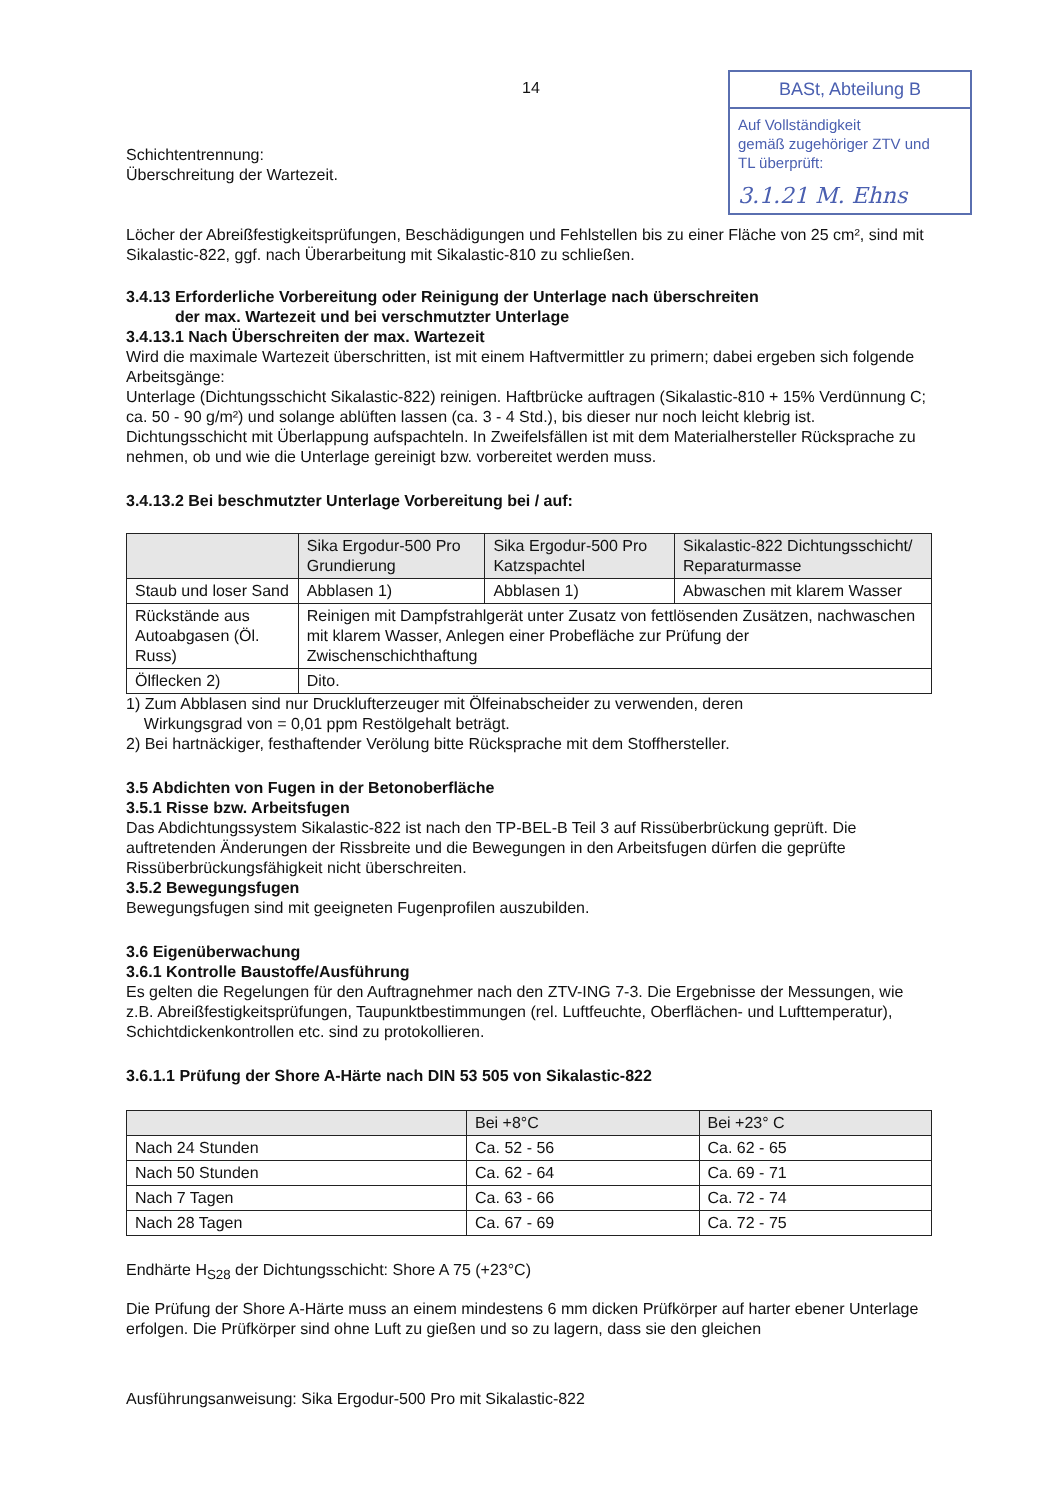14
BASt, Abteilung B
Auf Vollständigkeit
gemäß zugehöriger ZTV und
TL überprüft:
3.1.21 M. Ehns
Schichtentrennung:
Überschreitung der Wartezeit.
Löcher der Abreißfestigkeitsprüfungen, Beschädigungen und Fehlstellen bis zu einer Fläche von 25 cm², sind mit Sikalastic-822, ggf. nach Überarbeitung mit Sikalastic-810 zu schließen.
3.4.13 Erforderliche Vorbereitung oder Reinigung der Unterlage nach überschreiten
der max. Wartezeit und bei verschmutzter Unterlage
3.4.13.1 Nach Überschreiten der max. Wartezeit
Wird die maximale Wartezeit überschritten, ist mit einem Haftvermittler zu primern; dabei ergeben sich folgende Arbeitsgänge:
Unterlage (Dichtungsschicht Sikalastic-822) reinigen. Haftbrücke auftragen (Sikalastic-810 + 15% Verdünnung C; ca. 50 - 90 g/m²) und solange ablüften lassen (ca. 3 - 4 Std.), bis dieser nur noch leicht klebrig ist.
Dichtungsschicht mit Überlappung aufspachteln. In Zweifelsfällen ist mit dem Materialhersteller Rücksprache zu nehmen, ob und wie die Unterlage gereinigt bzw. vorbereitet werden muss.
3.4.13.2 Bei beschmutzter Unterlage Vorbereitung bei / auf:
| | Sika Ergodur-500 Pro Grundierung | Sika Ergodur-500 Pro Katzspachtel | Sikalastic-822 Dichtungsschicht/ Reparaturmasse |
| --- | --- | --- | --- |
| Staub und loser Sand | Abblasen 1) | Abblasen 1) | Abwaschen mit klarem Wasser |
| Rückstände aus Autoabgasen (Öl. Russ) | Reinigen mit Dampfstrahlgerät unter Zusatz von fettlösenden Zusätzen, nachwaschen mit klarem Wasser, Anlegen einer Probefläche zur Prüfung der Zwischenschichthaftung | | |
| Ölflecken 2) | Dito. | | |
1) Zum Abblasen sind nur Drucklufterzeuger mit Ölfeinabscheider zu verwenden, deren
Wirkungsgrad von = 0,01 ppm Restölgehalt beträgt.
2) Bei hartnäckiger, festhaftender Verölung bitte Rücksprache mit dem Stoffhersteller.
3.5 Abdichten von Fugen in der Betonoberfläche
3.5.1 Risse bzw. Arbeitsfugen
Das Abdichtungssystem Sikalastic-822 ist nach den TP-BEL-B Teil 3 auf Rissüberbrückung geprüft. Die auftretenden Änderungen der Rissbreite und die Bewegungen in den Arbeitsfugen dürfen die geprüfte Rissüberbrückungsfähigkeit nicht überschreiten.
3.5.2 Bewegungsfugen
Bewegungsfugen sind mit geeigneten Fugenprofilen auszubilden.
3.6 Eigenüberwachung
3.6.1 Kontrolle Baustoffe/Ausführung
Es gelten die Regelungen für den Auftragnehmer nach den ZTV-ING 7-3. Die Ergebnisse der Messungen, wie z.B. Abreißfestigkeitsprüfungen, Taupunktbestimmungen (rel. Luftfeuchte, Oberflächen- und Lufttemperatur), Schichtdickenkontrollen etc. sind zu protokollieren.
3.6.1.1 Prüfung der Shore A-Härte nach DIN 53 505 von Sikalastic-822
| | Bei +8°C | Bei +23° C |
| --- | --- | --- |
| Nach 24 Stunden | Ca. 52 - 56 | Ca. 62 - 65 |
| Nach 50 Stunden | Ca. 62 - 64 | Ca. 69 - 71 |
| Nach 7 Tagen | Ca. 63 - 66 | Ca. 72 - 74 |
| Nach 28 Tagen | Ca. 67 - 69 | Ca. 72 - 75 |
Endhärte H<sub>S28</sub> der Dichtungsschicht: Shore A 75 (+23°C)
Die Prüfung der Shore A-Härte muss an einem mindestens 6 mm dicken Prüfkörper auf harter ebener Unterlage erfolgen. Die Prüfkörper sind ohne Luft zu gießen und so zu lagern, dass sie den gleichen
Ausführungsanweisung: Sika Ergodur-500 Pro mit Sikalastic-822